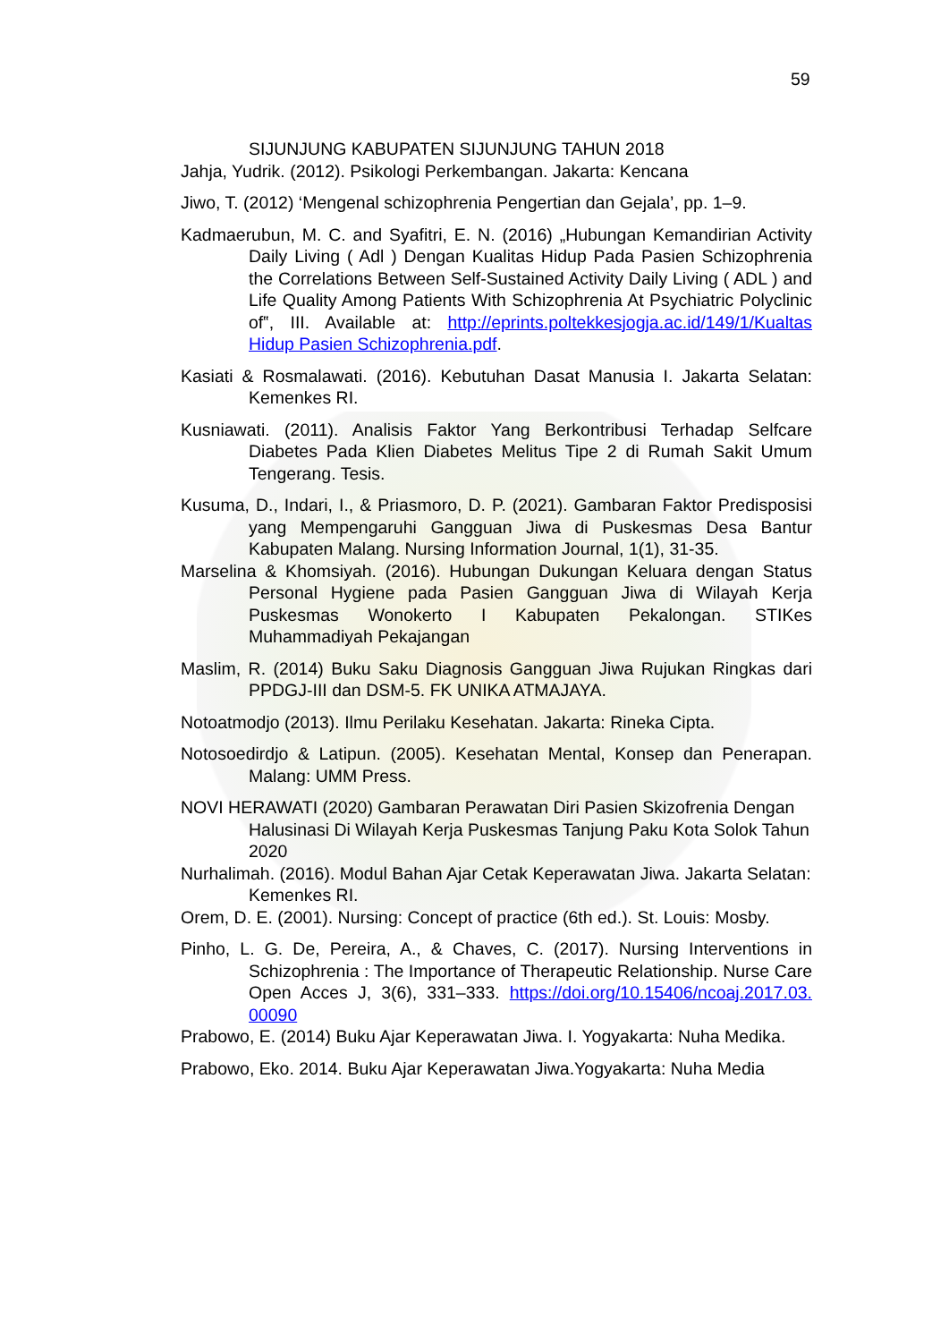59
SIJUNJUNG KABUPATEN SIJUNJUNG TAHUN 2018
Jahja, Yudrik. (2012). Psikologi Perkembangan. Jakarta: Kencana
Jiwo, T. (2012) ‘Mengenal schizophrenia Pengertian dan Gejala’, pp. 1–9.
Kadmaerubun, M. C. and Syafitri, E. N. (2016) „Hubungan Kemandirian Activity Daily Living ( Adl ) Dengan Kualitas Hidup Pada Pasien Schizophrenia the Correlations Between Self-Sustained Activity Daily Living ( ADL ) and Life Quality Among Patients With Schizophrenia At Psychiatric Polyclinic of‟, III. Available at: http://eprints.poltekkesjogja.ac.id/149/1/Kualtas Hidup Pasien Schizophrenia.pdf.
Kasiati & Rosmalawati. (2016). Kebutuhan Dasat Manusia I. Jakarta Selatan: Kemenkes RI.
Kusniawati. (2011). Analisis Faktor Yang Berkontribusi Terhadap Selfcare Diabetes Pada Klien Diabetes Melitus Tipe 2 di Rumah Sakit Umum Tengerang. Tesis.
Kusuma, D., Indari, I., & Priasmoro, D. P. (2021). Gambaran Faktor Predisposisi yang Mempengaruhi Gangguan Jiwa di Puskesmas Desa Bantur Kabupaten Malang. Nursing Information Journal, 1(1), 31-35.
Marselina & Khomsiyah. (2016). Hubungan Dukungan Keluara dengan Status Personal Hygiene pada Pasien Gangguan Jiwa di Wilayah Kerja Puskesmas Wonokerto I Kabupaten Pekalongan. STIKes Muhammadiyah Pekajangan
Maslim, R. (2014) Buku Saku Diagnosis Gangguan Jiwa Rujukan Ringkas dari PPDGJ-III dan DSM-5. FK UNIKA ATMAJAYA.
Notoatmodjo (2013). Ilmu Perilaku Kesehatan. Jakarta: Rineka Cipta.
Notosoedirdjo & Latipun. (2005). Kesehatan Mental, Konsep dan Penerapan. Malang: UMM Press.
NOVI HERAWATI (2020) Gambaran Perawatan Diri Pasien Skizofrenia Dengan Halusinasi Di Wilayah Kerja Puskesmas Tanjung Paku Kota Solok Tahun 2020
Nurhalimah. (2016). Modul Bahan Ajar Cetak Keperawatan Jiwa. Jakarta Selatan: Kemenkes RI.
Orem, D. E. (2001). Nursing: Concept of practice (6th ed.). St. Louis: Mosby.
Pinho, L. G. De, Pereira, A., & Chaves, C. (2017). Nursing Interventions in Schizophrenia : The Importance of Therapeutic Relationship. Nurse Care Open Acces J, 3(6), 331–333. https://doi.org/10.15406/ncoaj.2017.03. 00090
Prabowo, E. (2014) Buku Ajar Keperawatan Jiwa. I. Yogyakarta: Nuha Medika.
Prabowo, Eko. 2014. Buku Ajar Keperawatan Jiwa.Yogyakarta: Nuha Media